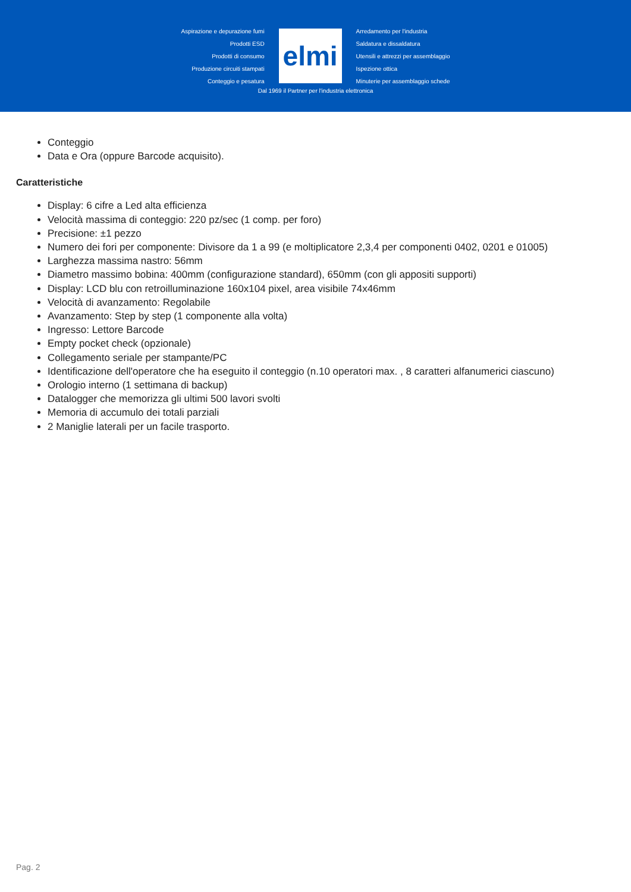Aspirazione e depurazione fumi
Prodotti ESD
Prodotti di consumo
Produzione circuiti stampati
Conteggio e pesatura
elmi
Arredamento per l'industria
Saldatura e dissaldatura
Utensili e attrezzi per assemblaggio
Ispezione ottica
Minuterie per assemblaggio schede
Dal 1969 il Partner per l'industria elettronica
Conteggio
Data e Ora (oppure Barcode acquisito).
Caratteristiche
Display: 6 cifre a Led alta efficienza
Velocità massima di conteggio: 220 pz/sec (1 comp. per foro)
Precisione: ±1 pezzo
Numero dei fori per componente: Divisore da 1 a 99 (e moltiplicatore 2,3,4 per componenti 0402, 0201 e 01005)
Larghezza massima nastro: 56mm
Diametro massimo bobina: 400mm (configurazione standard), 650mm (con gli appositi supporti)
Display: LCD blu con retroilluminazione 160x104 pixel, area visibile 74x46mm
Velocità di avanzamento: Regolabile
Avanzamento: Step by step (1 componente alla volta)
Ingresso: Lettore Barcode
Empty pocket check (opzionale)
Collegamento seriale per stampante/PC
Identificazione dell'operatore che ha eseguito il conteggio (n.10 operatori max. , 8 caratteri alfanumerici ciascuno)
Orologio interno (1 settimana di backup)
Datalogger che memorizza gli ultimi 500 lavori svolti
Memoria di accumulo dei totali parziali
2 Maniglie laterali per un facile trasporto.
Pag. 2